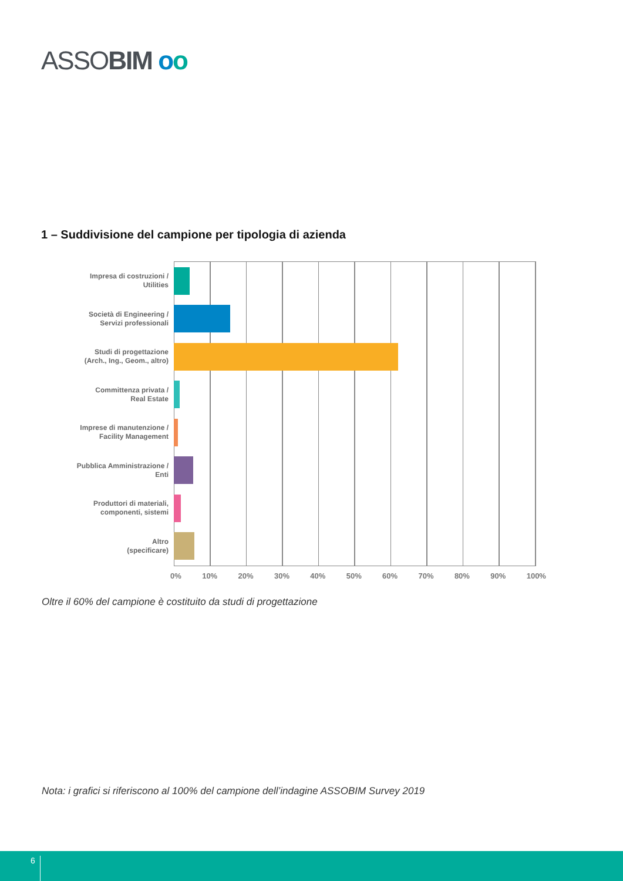ASSOBIM oo
1 – Suddivisione del campione per tipologia di azienda
Impresa di costruzioni /
Utilities
Società di Engineering /
Servizi professionali
Studi di progettazione
(Arch., Ing., Geom., altro)
Committenza privata /
Real Estate
Imprese di manutenzione /
Facility Management
Pubblica Amministrazione /
Enti
Produttori di materiali,
componenti, sistemi
Altro
(specificare)
0% 10% 20% 30% 40% 50% 60% 70% 80% 90% 100%
Oltre il 60% del campione è costituito da studi di progettazione
Nota: i grafici si riferiscono al 100% del campione dell’indagine ASSOBIM Survey 2019
6